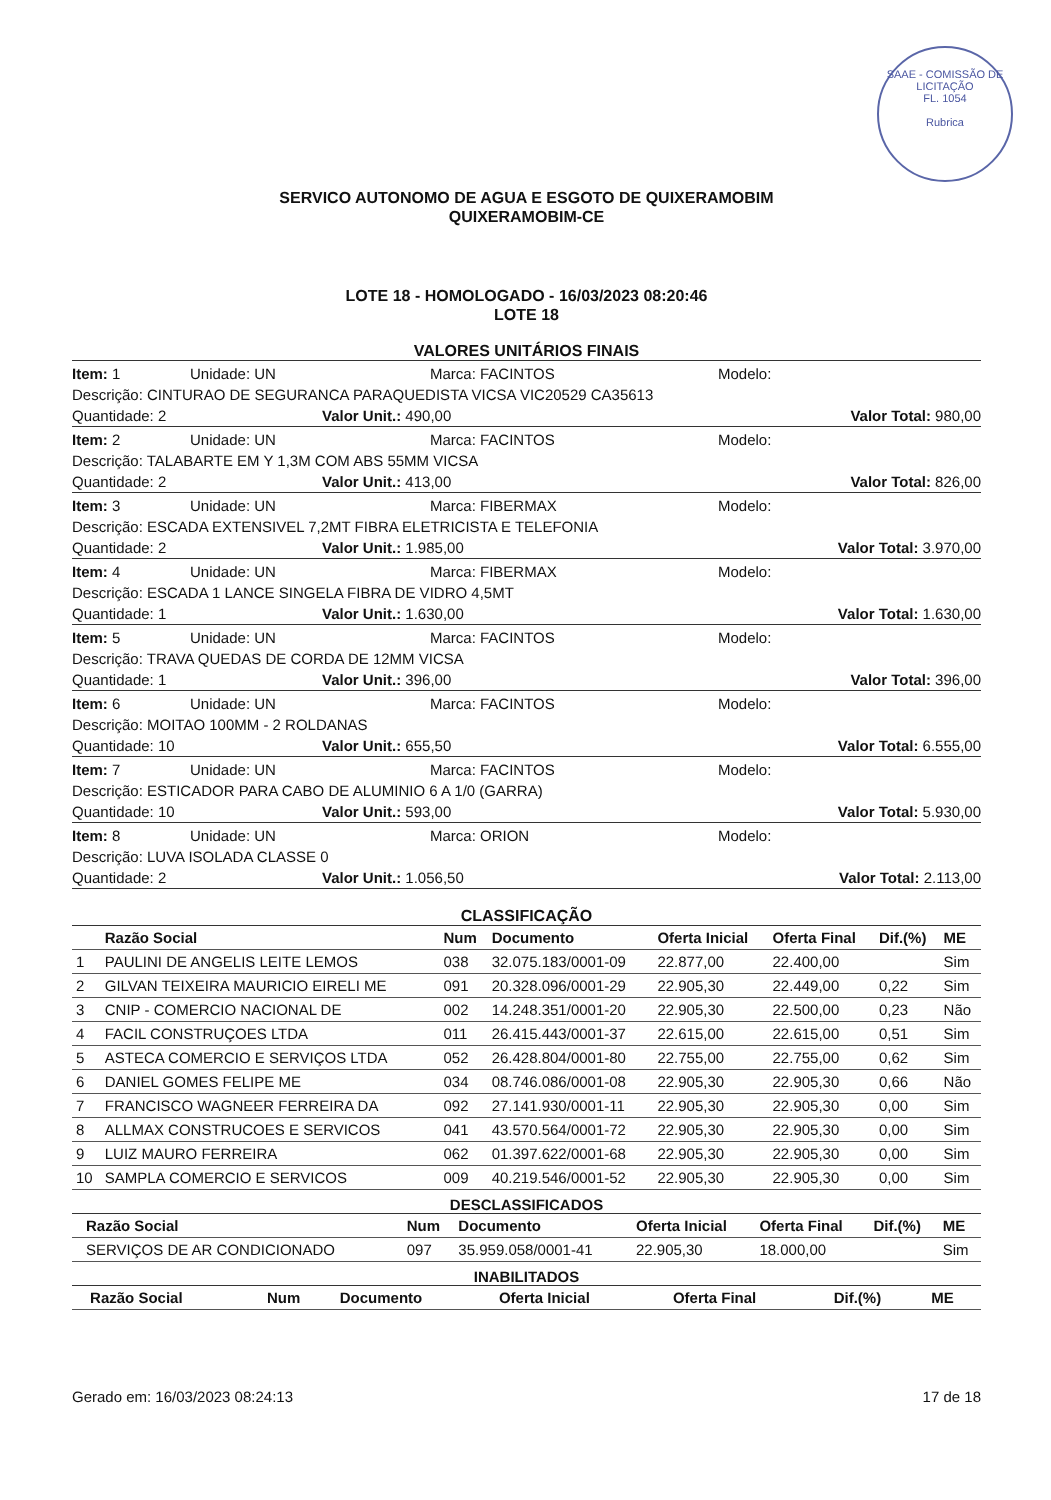SAAE - COMISSÃO DE LICITAÇÃO
FL. 1054
Rubrica
SERVICO AUTONOMO DE AGUA E ESGOTO DE QUIXERAMOBIM
QUIXERAMOBIM-CE
LOTE 18 - HOMOLOGADO - 16/03/2023 08:20:46
LOTE 18
VALORES UNITÁRIOS FINAIS
Item: 1 Unidade: UN Marca: FACINTOS Modelo:
Descrição: CINTURAO DE SEGURANCA PARAQUEDISTA VICSA VIC20529 CA35613
Quantidade: 2 Valor Unit.: 490,00 Valor Total: 980,00
Item: 2 Unidade: UN Marca: FACINTOS Modelo:
Descrição: TALABARTE EM Y 1,3M COM ABS 55MM VICSA
Quantidade: 2 Valor Unit.: 413,00 Valor Total: 826,00
Item: 3 Unidade: UN Marca: FIBERMAX Modelo:
Descrição: ESCADA EXTENSIVEL 7,2MT FIBRA ELETRICISTA E TELEFONIA
Quantidade: 2 Valor Unit.: 1.985,00 Valor Total: 3.970,00
Item: 4 Unidade: UN Marca: FIBERMAX Modelo:
Descrição: ESCADA 1 LANCE SINGELA FIBRA DE VIDRO 4,5MT
Quantidade: 1 Valor Unit.: 1.630,00 Valor Total: 1.630,00
Item: 5 Unidade: UN Marca: FACINTOS Modelo:
Descrição: TRAVA QUEDAS DE CORDA DE 12MM VICSA
Quantidade: 1 Valor Unit.: 396,00 Valor Total: 396,00
Item: 6 Unidade: UN Marca: FACINTOS Modelo:
Descrição: MOITAO 100MM - 2 ROLDANAS
Quantidade: 10 Valor Unit.: 655,50 Valor Total: 6.555,00
Item: 7 Unidade: UN Marca: FACINTOS Modelo:
Descrição: ESTICADOR PARA CABO DE ALUMINIO 6 A 1/0 (GARRA)
Quantidade: 10 Valor Unit.: 593,00 Valor Total: 5.930,00
Item: 8 Unidade: UN Marca: ORION Modelo:
Descrição: LUVA ISOLADA CLASSE 0
Quantidade: 2 Valor Unit.: 1.056,50 Valor Total: 2.113,00
CLASSIFICAÇÃO
| | Razão Social | Num | Documento | Oferta Inicial | Oferta Final | Dif.(%) | ME |
| --- | --- | --- | --- | --- | --- | --- | --- |
| 1 | PAULINI DE ANGELIS LEITE LEMOS | 038 | 32.075.183/0001-09 | 22.877,00 | 22.400,00 | | Sim |
| 2 | GILVAN TEIXEIRA MAURICIO EIRELI ME | 091 | 20.328.096/0001-29 | 22.905,30 | 22.449,00 | 0,22 | Sim |
| 3 | CNIP - COMERCIO NACIONAL DE | 002 | 14.248.351/0001-20 | 22.905,30 | 22.500,00 | 0,23 | Não |
| 4 | FACIL CONSTRUÇOES LTDA | 011 | 26.415.443/0001-37 | 22.615,00 | 22.615,00 | 0,51 | Sim |
| 5 | ASTECA COMERCIO E SERVIÇOS LTDA | 052 | 26.428.804/0001-80 | 22.755,00 | 22.755,00 | 0,62 | Sim |
| 6 | DANIEL GOMES FELIPE ME | 034 | 08.746.086/0001-08 | 22.905,30 | 22.905,30 | 0,66 | Não |
| 7 | FRANCISCO WAGNEER FERREIRA DA | 092 | 27.141.930/0001-11 | 22.905,30 | 22.905,30 | 0,00 | Sim |
| 8 | ALLMAX CONSTRUCOES E SERVICOS | 041 | 43.570.564/0001-72 | 22.905,30 | 22.905,30 | 0,00 | Sim |
| 9 | LUIZ MAURO FERREIRA | 062 | 01.397.622/0001-68 | 22.905,30 | 22.905,30 | 0,00 | Sim |
| 10 | SAMPLA COMERCIO E SERVICOS | 009 | 40.219.546/0001-52 | 22.905,30 | 22.905,30 | 0,00 | Sim |
DESCLASSIFICADOS
| | Razão Social | Num | Documento | Oferta Inicial | Oferta Final | Dif.(%) | ME |
| --- | --- | --- | --- | --- | --- | --- | --- |
| | SERVIÇOS DE AR CONDICIONADO | 097 | 35.959.058/0001-41 | 22.905,30 | 18.000,00 | | Sim |
INABILITADOS
| | Razão Social | Num | Documento | Oferta Inicial | Oferta Final | Dif.(%) | ME |
| --- | --- | --- | --- | --- | --- | --- | --- |
Gerado em: 16/03/2023 08:24:13 17 de 18